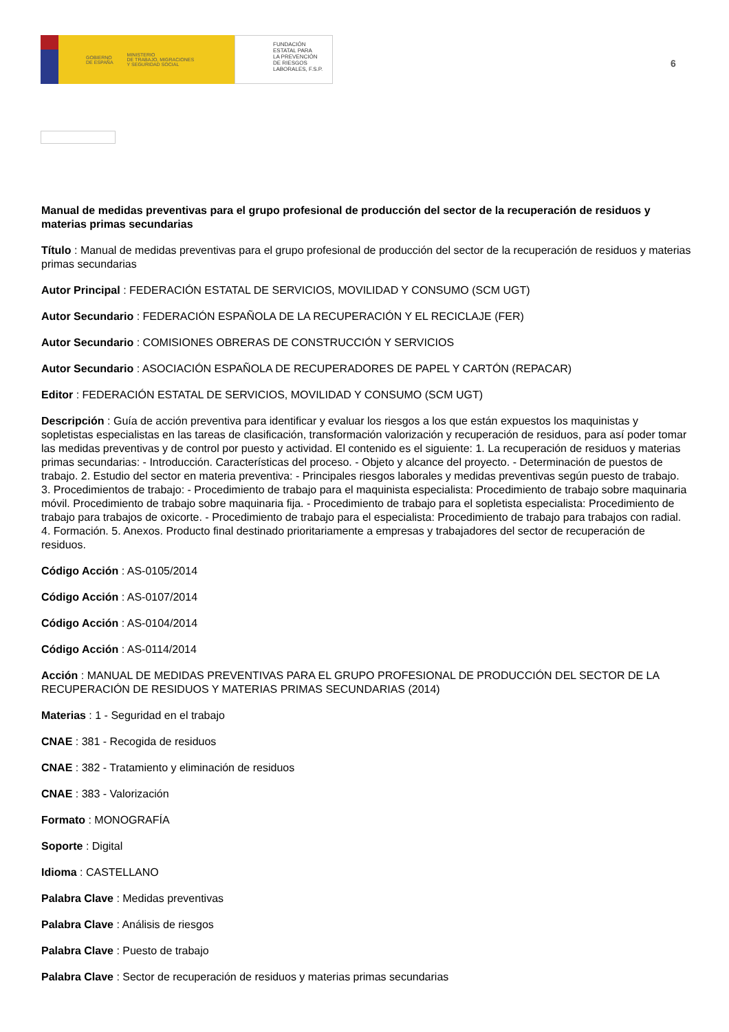GOBIERNO
DE ESPAÑA MINISTERIO
DE TRABAJO, MIGRACIONES
Y SEGURIDAD SOCIAL
FUNDACIÓN
ESTATAL PARA
LA PREVENCIÓN
DE RIESGOS
LABORALES, F.S.P.
6
Manual de medidas preventivas para el grupo profesional de producción del sector de la recuperación de residuos y materias primas secundarias
Título : Manual de medidas preventivas para el grupo profesional de producción del sector de la recuperación de residuos y materias primas secundarias
Autor Principal : FEDERACIÓN ESTATAL DE SERVICIOS, MOVILIDAD Y CONSUMO (SCM UGT)
Autor Secundario : FEDERACIÓN ESPAÑOLA DE LA RECUPERACIÓN Y EL RECICLAJE (FER)
Autor Secundario : COMISIONES OBRERAS DE CONSTRUCCIÓN Y SERVICIOS
Autor Secundario : ASOCIACIÓN ESPAÑOLA DE RECUPERADORES DE PAPEL Y CARTÓN (REPACAR)
Editor : FEDERACIÓN ESTATAL DE SERVICIOS, MOVILIDAD Y CONSUMO (SCM UGT)
Descripción : Guía de acción preventiva para identificar y evaluar los riesgos a los que están expuestos los maquinistas y sopletistas especialistas en las tareas de clasificación, transformación valorización y recuperación de residuos, para así poder tomar las medidas preventivas y de control por puesto y actividad. El contenido es el siguiente: 1. La recuperación de residuos y materias primas secundarias: - Introducción. Características del proceso. - Objeto y alcance del proyecto. - Determinación de puestos de trabajo. 2. Estudio del sector en materia preventiva: - Principales riesgos laborales y medidas preventivas según puesto de trabajo. 3. Procedimientos de trabajo: - Procedimiento de trabajo para el maquinista especialista: Procedimiento de trabajo sobre maquinaria móvil. Procedimiento de trabajo sobre maquinaria fija. - Procedimiento de trabajo para el sopletista especialista: Procedimiento de trabajo para trabajos de oxicorte. - Procedimiento de trabajo para el especialista: Procedimiento de trabajo para trabajos con radial. 4. Formación. 5. Anexos. Producto final destinado prioritariamente a empresas y trabajadores del sector de recuperación de residuos.
Código Acción : AS-0105/2014
Código Acción : AS-0107/2014
Código Acción : AS-0104/2014
Código Acción : AS-0114/2014
Acción : MANUAL DE MEDIDAS PREVENTIVAS PARA EL GRUPO PROFESIONAL DE PRODUCCIÓN DEL SECTOR DE LA RECUPERACIÓN DE RESIDUOS Y MATERIAS PRIMAS SECUNDARIAS (2014)
Materias : 1 - Seguridad en el trabajo
CNAE : 381 - Recogida de residuos
CNAE : 382 - Tratamiento y eliminación de residuos
CNAE : 383 - Valorización
Formato : MONOGRAFÍA
Soporte : Digital
Idioma : CASTELLANO
Palabra Clave : Medidas preventivas
Palabra Clave : Análisis de riesgos
Palabra Clave : Puesto de trabajo
Palabra Clave : Sector de recuperación de residuos y materias primas secundarias